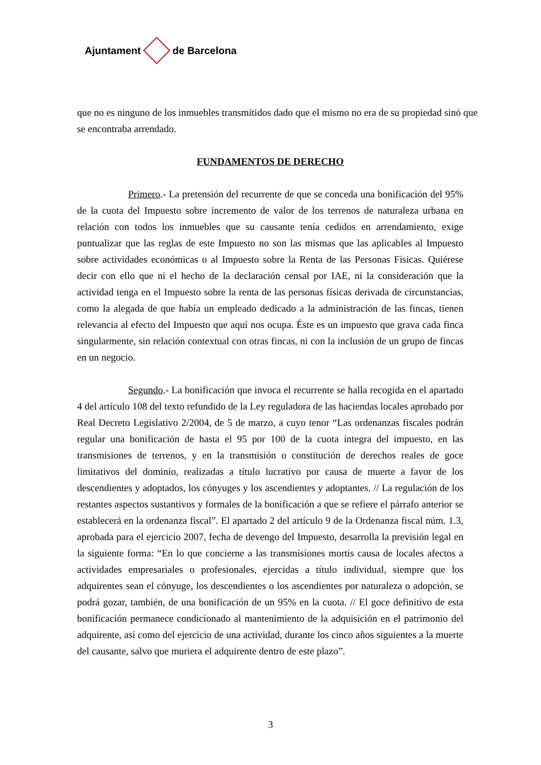Ajuntament de Barcelona
que no es ninguno de los inmuebles transmitidos dado que el mismo no era de su propiedad sinó que se encontraba arrendado.
FUNDAMENTOS DE DERECHO
Primero.- La pretensión del recurrente de que se conceda una bonificación del 95% de la cuota del Impuesto sobre incremento de valor de los terrenos de naturaleza urbana en relación con todos los inmuebles que su causante tenía cedidos en arrendamiento, exige puntualizar que las reglas de este Impuesto no son las mismas que las aplicables al Impuesto sobre actividades económicas o al Impuesto sobre la Renta de las Personas Físicas. Quiérese decir con ello que ni el hecho de la declaración censal por IAE, ni la consideración que la actividad tenga en el Impuesto sobre la renta de las personas físicas derivada de circunstancias, como la alegada de que había un empleado dedicado a la administración de las fincas, tienen relevancia al efecto del Impuesto que aquí nos ocupa. Éste es un impuesto que grava cada finca singularmente, sin relación contextual con otras fincas, ni con la inclusión de un grupo de fincas en un negocio.
Segundo.- La bonificación que invoca el recurrente se halla recogida en el apartado 4 del artículo 108 del texto refundido de la Ley reguladora de las haciendas locales aprobado por Real Decreto Legislativo 2/2004, de 5 de marzo, a cuyo tenor “Las ordenanzas fiscales podrán regular una bonificación de hasta el 95 por 100 de la cuota íntegra del impuesto, en las transmisiones de terrenos, y en la transmisión o constitución de derechos reales de goce limitativos del dominio, realizadas a título lucrativo por causa de muerte a favor de los descendientes y adoptados, los cónyuges y los ascendientes y adoptantes. // La regulación de los restantes aspectos sustantivos y formales de la bonificación a que se refiere el párrafo anterior se establecerá en la ordenanza fiscal”. El apartado 2 del artículo 9 de la Ordenanza fiscal núm. 1.3, aprobada para el ejercicio 2007, fecha de devengo del Impuesto, desarrolla la previsión legal en la siguiente forma: “En lo que concierne a las transmisiones mortis causa de locales afectos a actividades empresariales o profesionales, ejercidas a título individual, siempre que los adquirentes sean el cónyuge, los descendientes o los ascendientes por naturaleza o adopción, se podrá gozar, también, de una bonificación de un 95% en la cuota. // El goce definitivo de esta bonificación permanece condicionado al mantenimiento de la adquisición en el patrimonio del adquirente, así como del ejercicio de una actividad, durante los cinco años siguientes a la muerte del causante, salvo que muriera el adquirente dentro de este plazo”.
3